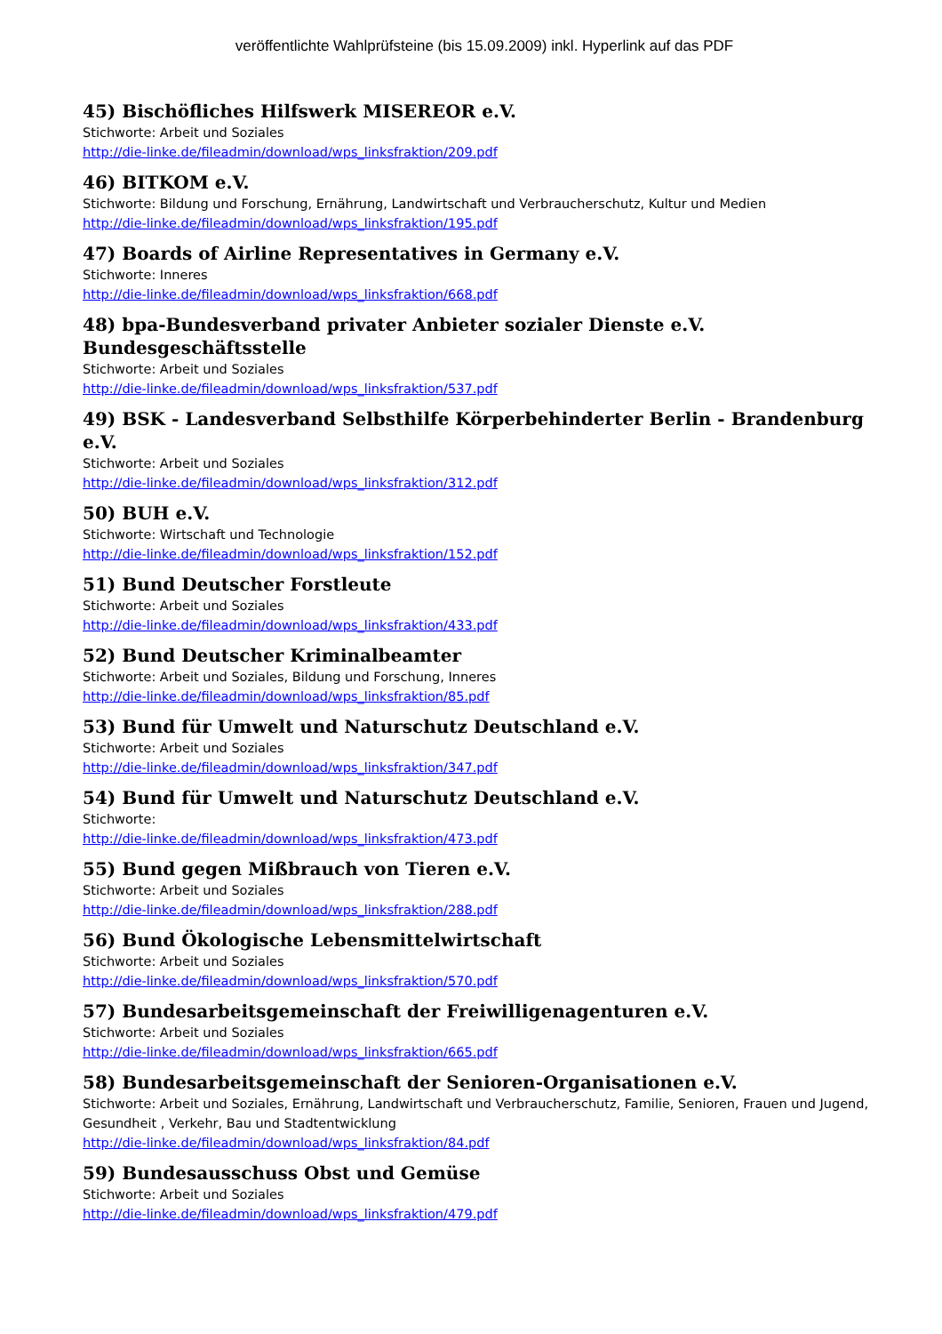veröffentlichte Wahlprüfsteine (bis 15.09.2009) inkl. Hyperlink auf das PDF
45) Bischöfliches Hilfswerk MISEREOR e.V.
Stichworte: Arbeit und Soziales
http://die-linke.de/fileadmin/download/wps_linksfraktion/209.pdf
46) BITKOM e.V.
Stichworte: Bildung und Forschung, Ernährung, Landwirtschaft und Verbraucherschutz, Kultur und Medien
http://die-linke.de/fileadmin/download/wps_linksfraktion/195.pdf
47) Boards of Airline Representatives in Germany e.V.
Stichworte: Inneres
http://die-linke.de/fileadmin/download/wps_linksfraktion/668.pdf
48) bpa-Bundesverband privater Anbieter sozialer Dienste e.V. Bundesgeschäftsstelle
Stichworte: Arbeit und Soziales
http://die-linke.de/fileadmin/download/wps_linksfraktion/537.pdf
49) BSK - Landesverband Selbsthilfe Körperbehinderter Berlin - Brandenburg e.V.
Stichworte: Arbeit und Soziales
http://die-linke.de/fileadmin/download/wps_linksfraktion/312.pdf
50) BUH e.V.
Stichworte: Wirtschaft und Technologie
http://die-linke.de/fileadmin/download/wps_linksfraktion/152.pdf
51) Bund Deutscher Forstleute
Stichworte: Arbeit und Soziales
http://die-linke.de/fileadmin/download/wps_linksfraktion/433.pdf
52) Bund Deutscher Kriminalbeamter
Stichworte: Arbeit und Soziales, Bildung und Forschung, Inneres
http://die-linke.de/fileadmin/download/wps_linksfraktion/85.pdf
53) Bund für Umwelt und Naturschutz Deutschland e.V.
Stichworte: Arbeit und Soziales
http://die-linke.de/fileadmin/download/wps_linksfraktion/347.pdf
54) Bund für Umwelt und Naturschutz Deutschland e.V.
Stichworte:
http://die-linke.de/fileadmin/download/wps_linksfraktion/473.pdf
55) Bund gegen Mißbrauch von Tieren e.V.
Stichworte: Arbeit und Soziales
http://die-linke.de/fileadmin/download/wps_linksfraktion/288.pdf
56) Bund Ökologische Lebensmittelwirtschaft
Stichworte: Arbeit und Soziales
http://die-linke.de/fileadmin/download/wps_linksfraktion/570.pdf
57) Bundesarbeitsgemeinschaft der Freiwilligenagenturen e.V.
Stichworte: Arbeit und Soziales
http://die-linke.de/fileadmin/download/wps_linksfraktion/665.pdf
58) Bundesarbeitsgemeinschaft der Senioren-Organisationen e.V.
Stichworte: Arbeit und Soziales, Ernährung, Landwirtschaft und Verbraucherschutz, Familie, Senioren, Frauen und Jugend, Gesundheit , Verkehr, Bau und Stadtentwicklung
http://die-linke.de/fileadmin/download/wps_linksfraktion/84.pdf
59) Bundesausschuss Obst und Gemüse
Stichworte: Arbeit und Soziales
http://die-linke.de/fileadmin/download/wps_linksfraktion/479.pdf